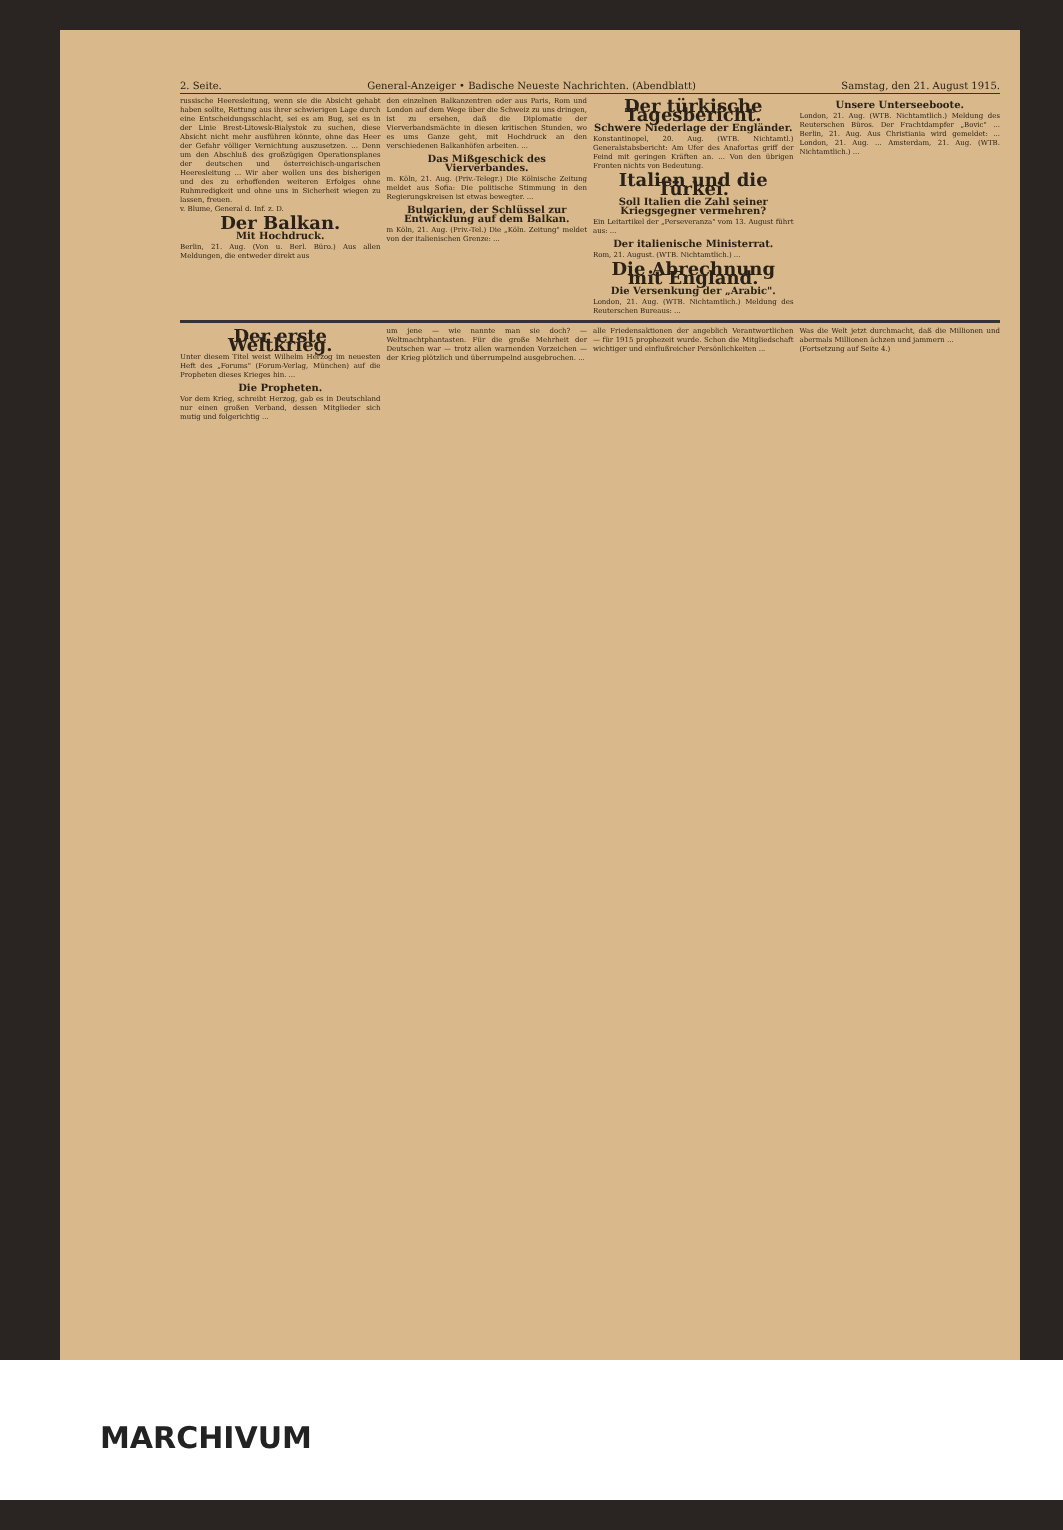2. Seite. General-Anzeiger • Badische Neueste Nachrichten. (Abendblatt) Samstag, den 21. August 1915.
russische Heeresleitung, wenn sie die Absicht gehabt haben sollte, Rettung aus ihrer schwierigen Lage durch eine Entscheidungsschlacht, sei es am Bug, sei es in der Linie Brest-Litowsk-Bialystok zu suchen, diese Absicht nicht mehr ausführen könnte, ohne das Heer der Gefahr völliger Vernichtung auszusetzen. ... Denn um den Abschluß des großzügigen Operationsplanes der deutschen und österreichisch-ungarischen Heeresleitung ... Wir aber wollen uns des bisherigen und des zu erhoffenden weiteren Erfolges ohne Ruhmredigkeit und ohne uns in Sicherheit wiegen zu lassen, freuen.
v. Blume, General d. Inf. z. D.
Der Balkan.
Mit Hochdruck.
Berlin, 21. Aug. (Von u. Berl. Büro.) Aus allen Meldungen, die entweder direkt aus
den einzelnen Balkanzentren oder aus Paris, Rom und London auf dem Wege über die Schweiz zu uns dringen, ist zu ersehen, daß die Diplomatie der Vierverbandsmächte in diesen kritischen Stunden, wo es ums Ganze geht, mit Hochdruck an den verschiedenen Balkanhöfen arbeiten. ...
Das Mißgeschick des Vierverbandes.
m. Köln, 21. Aug. (Priv.-Telegr.) Die Kölnische Zeitung meldet aus Sofia: Die politische Stimmung in den Regierungskreisen ist etwas bewegter. ...
Bulgarien, der Schlüssel zur Entwicklung auf dem Balkan.
m Köln, 21. Aug. (Priv.-Tel.) Die „Köln. Zeitung" meldet von der italienischen Grenze: ...
Der türkische Tagesbericht.
Schwere Niederlage der Engländer.
Konstantinopel, 20. Aug. (WTB. Nichtamtl.) Generalstabsbericht: Am Ufer des Anafortas griff der Feind mit geringen Kräften an. ... Von den übrigen Fronten nichts von Bedeutung.
Italien und die Türkei.
Soll Italien die Zahl seiner Kriegsgegner vermehren?
Ein Leitartikel der „Perseveranza" vom 13. August führt aus: ...
Der italienische Ministerrat.
Rom, 21. August. (WTB. Nichtamtlich.) ...
Die Abrechnung mit England.
Die Versenkung der „Arabic".
London, 21. Aug. (WTB. Nichtamtlich.) Meldung des Reuterschen Bureaus: ...
Unsere Unterseeboote.
London, 21. Aug. (WTB. Nichtamtlich.) Meldung des Reuterschen Büros. Der Frachtdampfer „Bovic" ... Berlin, 21. Aug. Aus Christiania wird gemeldet: ... London, 21. Aug. ... Amsterdam, 21. Aug. (WTB. Nichtamtlich.) ...
Der erste Weltkrieg.
Unter diesem Titel weist Wilhelm Herzog im neuesten Heft des „Forums" (Forum-Verlag, München) auf die Propheten dieses Krieges hin. ...
Die Propheten.
Vor dem Krieg, schreibt Herzog, gab es in Deutschland nur einen großen Verband, dessen Mitglieder sich mutig und folgerichtig ...
um jene — wie nannte man sie doch? — Weltmachtphantasten. Für die große Mehrheit der Deutschen war — trotz allen warnenden Vorzeichen — der Krieg plötzlich und überrumpelnd ausgebrochen. ...
alle Friedensaktionen der angeblich Verantwortlichen — für 1915 prophezeit wurde. Schon die Mitgliedschaft wichtiger und einflußreicher Persönlichkeiten ...
Was die Welt jetzt durchmacht, daß die Millionen und abermals Millionen ächzen und jammern ...
(Fortsetzung auf Seite 4.)
MARCHIVUM